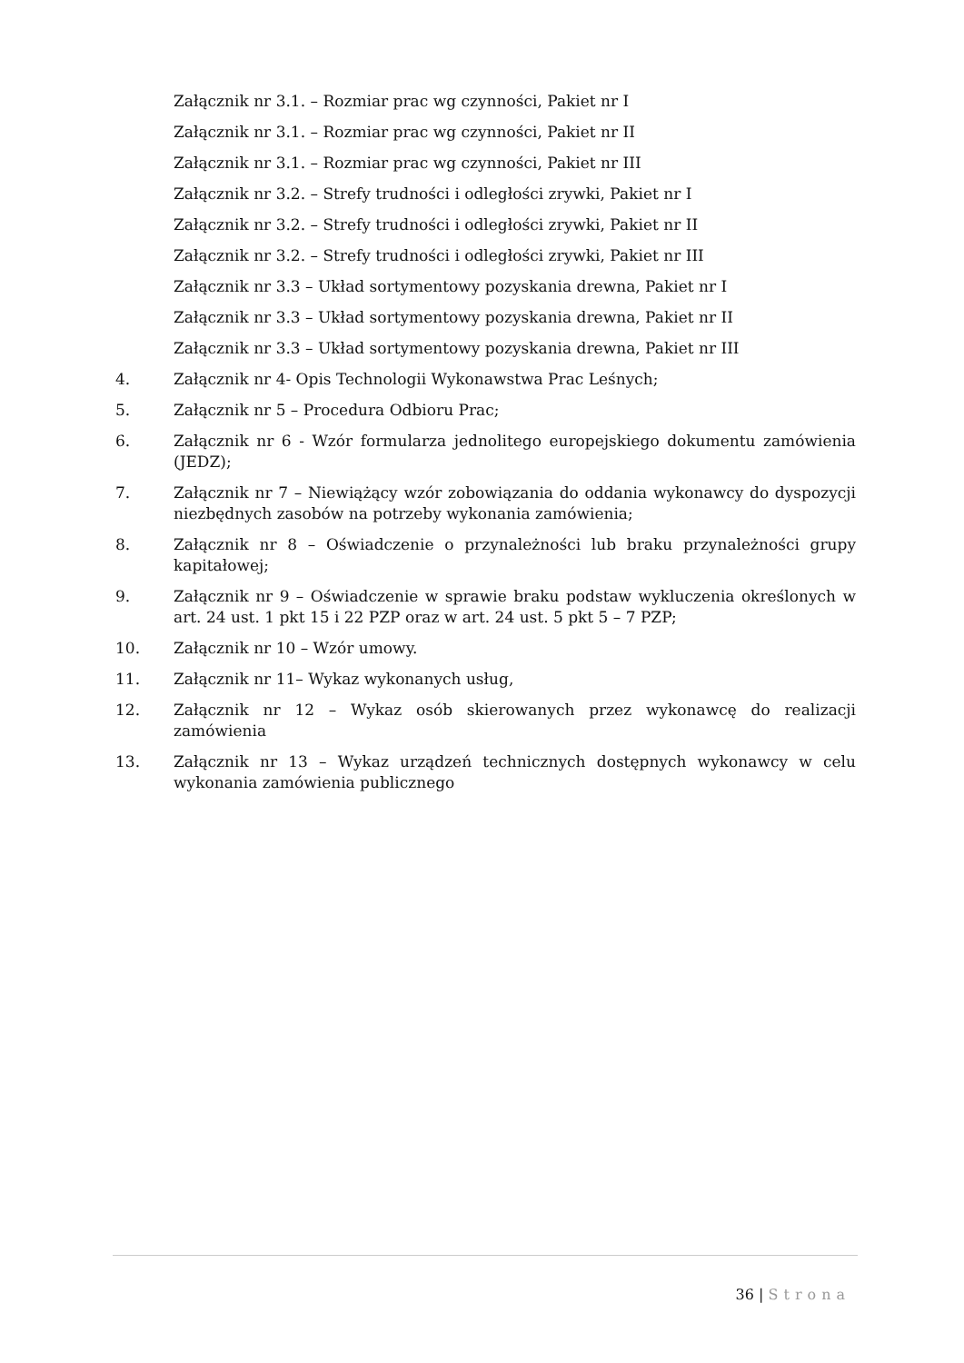Załącznik nr 3.1. – Rozmiar prac wg czynności, Pakiet nr I
Załącznik nr 3.1. – Rozmiar prac wg czynności, Pakiet nr II
Załącznik nr 3.1. – Rozmiar prac wg czynności, Pakiet nr III
Załącznik nr 3.2. – Strefy trudności i odległości zrywki, Pakiet nr I
Załącznik nr 3.2. – Strefy trudności i odległości zrywki, Pakiet nr II
Załącznik nr 3.2. – Strefy trudności i odległości zrywki, Pakiet nr III
Załącznik nr 3.3 – Układ sortymentowy pozyskania drewna, Pakiet nr I
Załącznik nr 3.3 – Układ sortymentowy pozyskania drewna, Pakiet nr II
Załącznik nr 3.3 – Układ sortymentowy pozyskania drewna, Pakiet nr III
4. Załącznik nr 4- Opis Technologii Wykonawstwa Prac Leśnych;
5. Załącznik nr 5 – Procedura Odbioru Prac;
6. Załącznik nr 6 - Wzór formularza jednolitego europejskiego dokumentu zamówienia (JEDZ);
7. Załącznik nr 7 – Niewiążący wzór zobowiązania do oddania wykonawcy do dyspozycji niezbędnych zasobów na potrzeby wykonania zamówienia;
8. Załącznik nr 8 – Oświadczenie o przynależności lub braku przynależności grupy kapitałowej;
9. Załącznik nr 9 – Oświadczenie w sprawie braku podstaw wykluczenia określonych w art. 24 ust. 1 pkt 15 i 22 PZP oraz w art. 24 ust. 5 pkt 5 – 7 PZP;
10. Załącznik nr 10 – Wzór umowy.
11. Załącznik nr 11– Wykaz wykonanych usług,
12. Załącznik nr 12 – Wykaz osób skierowanych przez wykonawcę do realizacji zamówienia
13. Załącznik nr 13 – Wykaz urządzeń technicznych dostępnych wykonawcy w celu wykonania zamówienia publicznego
36 | Strona